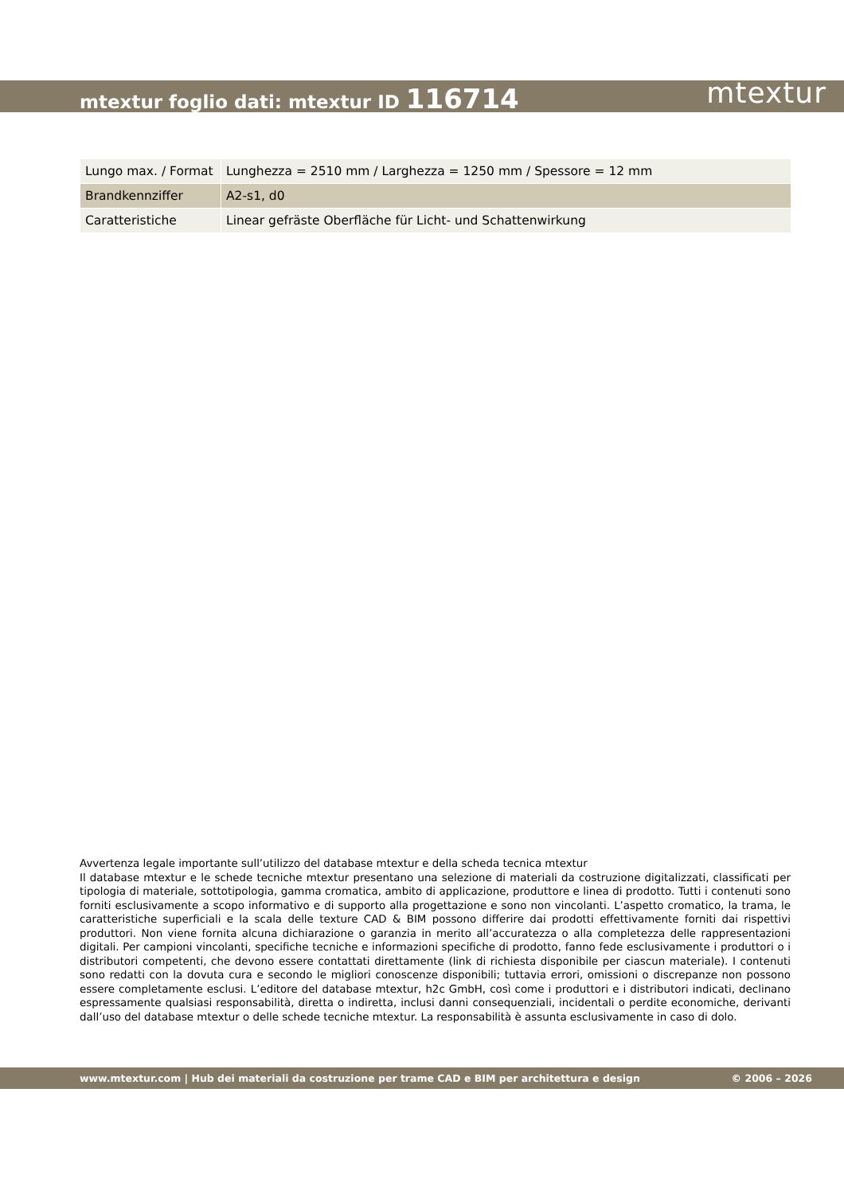mtextur foglio dati: mtextur ID 116714 mtextur
| Lungo max. / Format | Lunghezza = 2510 mm / Larghezza = 1250 mm / Spessore = 12 mm |
| Brandkennziffer | A2-s1, d0 |
| Caratteristiche | Linear gefräste Oberfläche für Licht- und Schattenwirkung |
Avvertenza legale importante sull’utilizzo del database mtextur e della scheda tecnica mtextur
Il database mtextur e le schede tecniche mtextur presentano una selezione di materiali da costruzione digitalizzati, classificati per tipologia di materiale, sottotipologia, gamma cromatica, ambito di applicazione, produttore e linea di prodotto. Tutti i contenuti sono forniti esclusivamente a scopo informativo e di supporto alla progettazione e sono non vincolanti. L’aspetto cromatico, la trama, le caratteristiche superficiali e la scala delle texture CAD & BIM possono differire dai prodotti effettivamente forniti dai rispettivi produttori. Non viene fornita alcuna dichiarazione o garanzia in merito all’accuratezza o alla completezza delle rappresentazioni digitali. Per campioni vincolanti, specifiche tecniche e informazioni specifiche di prodotto, fanno fede esclusivamente i produttori o i distributori competenti, che devono essere contattati direttamente (link di richiesta disponibile per ciascun materiale). I contenuti sono redatti con la dovuta cura e secondo le migliori conoscenze disponibili; tuttavia errori, omissioni o discrepanze non possono essere completamente esclusi. L’editore del database mtextur, h2c GmbH, così come i produttori e i distributori indicati, declinano espressamente qualsiasi responsabilità, diretta o indiretta, inclusi danni consequenziali, incidentali o perdite economiche, derivanti dall’uso del database mtextur o delle schede tecniche mtextur. La responsabilità è assunta esclusivamente in caso di dolo.
www.mtextur.com | Hub dei materiali da costruzione per trame CAD e BIM per architettura e design © 2006 – 2026